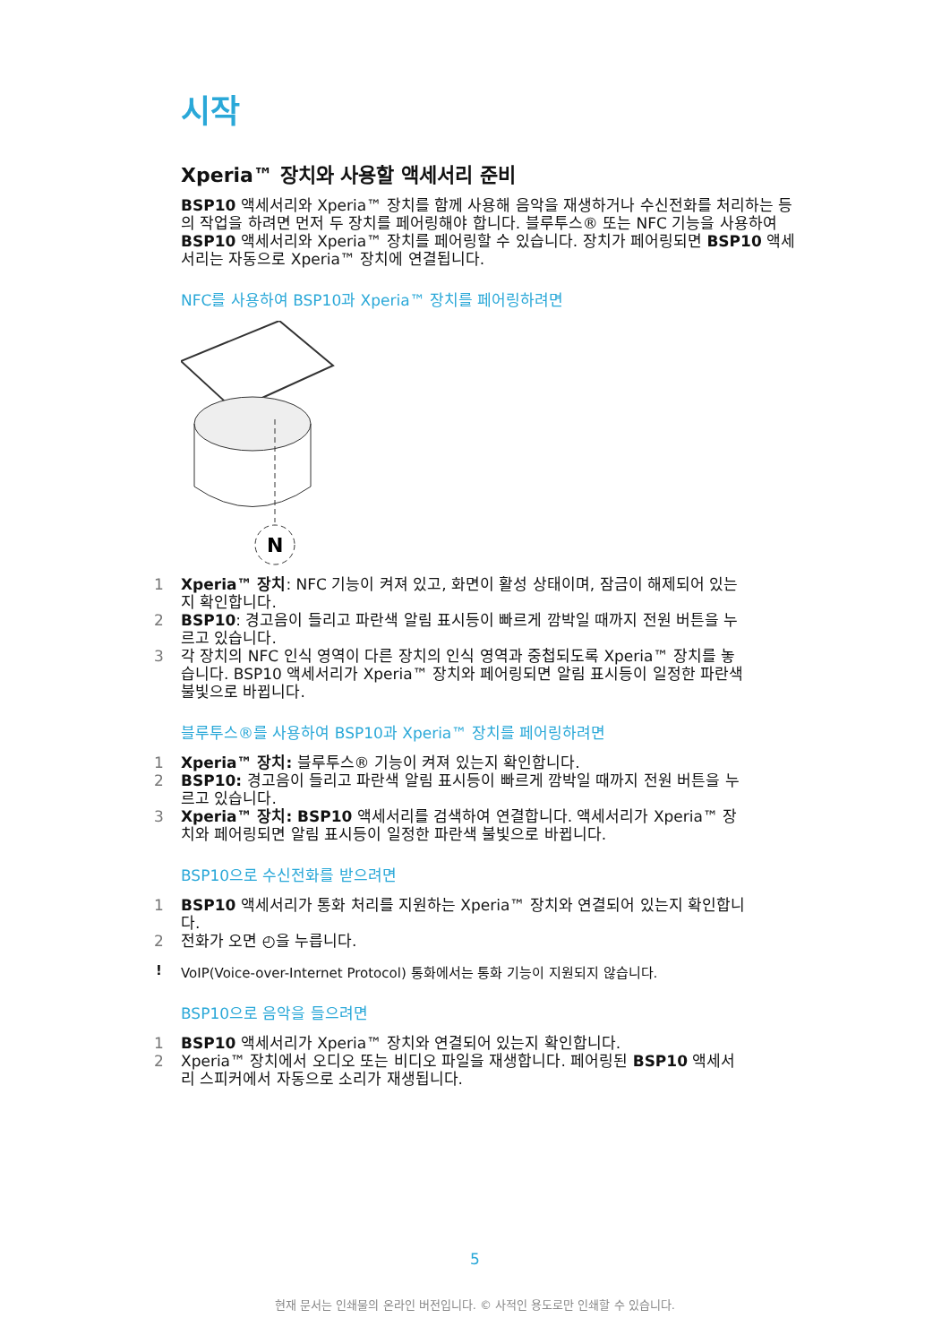시작
Xperia™ 장치와 사용할 액세서리 준비
BSP10 액세서리와 Xperia™ 장치를 함께 사용해 음악을 재생하거나 수신전화를 처리하는 등의 작업을 하려면 먼저 두 장치를 페어링해야 합니다. 블루투스® 또는 NFC 기능을 사용하여 BSP10 액세서리와 Xperia™ 장치를 페어링할 수 있습니다. 장치가 페어링되면 BSP10 액세서리는 자동으로 Xperia™ 장치에 연결됩니다.
NFC를 사용하여 BSP10과 Xperia™ 장치를 페어링하려면
N
1 Xperia™ 장치: NFC 기능이 켜져 있고, 화면이 활성 상태이며, 잠금이 해제되어 있는지 확인합니다.
2 BSP10: 경고음이 들리고 파란색 알림 표시등이 빠르게 깜박일 때까지 전원 버튼을 누르고 있습니다.
3 각 장치의 NFC 인식 영역이 다른 장치의 인식 영역과 중첩되도록 Xperia™ 장치를 놓습니다. BSP10 액세서리가 Xperia™ 장치와 페어링되면 알림 표시등이 일정한 파란색 불빛으로 바뀝니다.
블루투스®를 사용하여 BSP10과 Xperia™ 장치를 페어링하려면
1 Xperia™ 장치: 블루투스® 기능이 켜져 있는지 확인합니다.
2 BSP10: 경고음이 들리고 파란색 알림 표시등이 빠르게 깜박일 때까지 전원 버튼을 누르고 있습니다.
3 Xperia™ 장치: BSP10 액세서리를 검색하여 연결합니다. 액세서리가 Xperia™ 장치와 페어링되면 알림 표시등이 일정한 파란색 불빛으로 바뀝니다.
BSP10으로 수신전화를 받으려면
1 BSP10 액세서리가 통화 처리를 지원하는 Xperia™ 장치와 연결되어 있는지 확인합니다.
2 전화가 오면 ◴을 누릅니다.
! VoIP(Voice-over-Internet Protocol) 통화에서는 통화 기능이 지원되지 않습니다.
BSP10으로 음악을 들으려면
1 BSP10 액세서리가 Xperia™ 장치와 연결되어 있는지 확인합니다.
2 Xperia™ 장치에서 오디오 또는 비디오 파일을 재생합니다. 페어링된 BSP10 액세서리 스피커에서 자동으로 소리가 재생됩니다.
5
현재 문서는 인쇄물의 온라인 버전입니다. © 사적인 용도로만 인쇄할 수 있습니다.